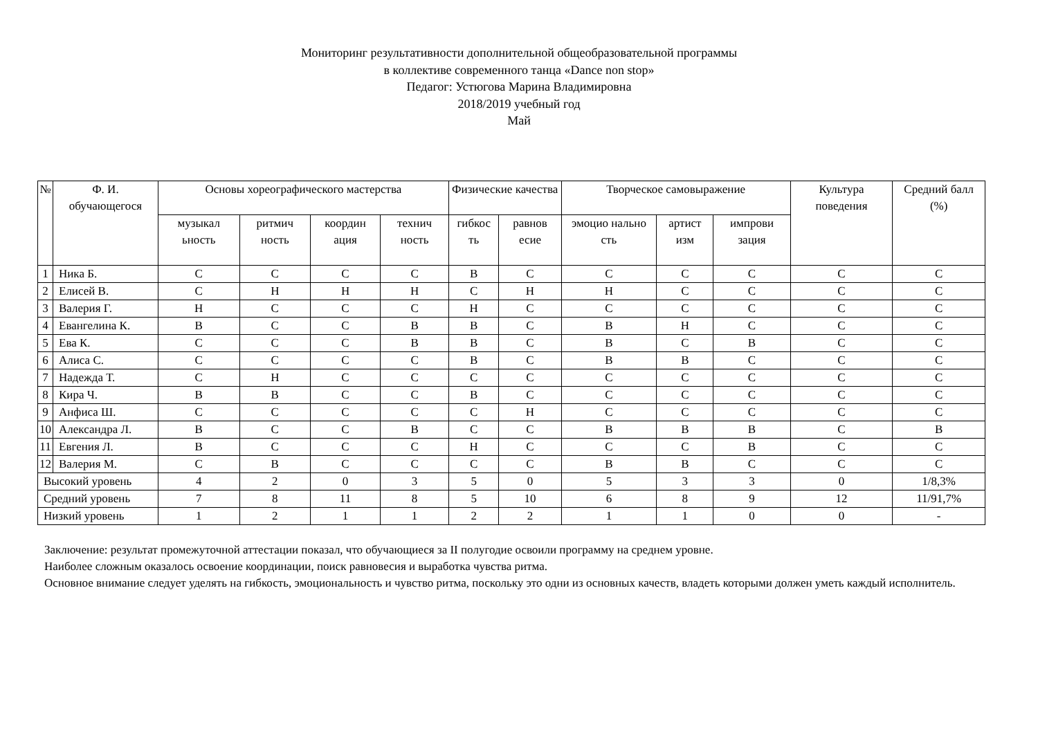Мониторинг результативности дополнительной общеобразовательной программы
в коллективе современного танца «Dance non stop»
Педагог: Устюгова Марина Владимировна
2018/2019 учебный год
Май
| № | Ф. И. обучающегося | Основы хореографического мастерства | | | | Физические качества | | Творческое самовыражение | | | Культура поведения | Средний балл (%) |
| --- | --- | --- | --- | --- | --- | --- | --- | --- | --- | --- | --- | --- |
| | | музыкал ьность | ритмич ность | координ ация | технич ность | гибкос ть | равнов есие | эмоцио нально сть | артист изм | импрови зация | | |
| 1 | Ника Б. | С | С | С | С | В | С | С | С | С | С | С |
| 2 | Елисей В. | С | Н | Н | Н | С | Н | Н | С | С | С | С |
| 3 | Валерия Г. | Н | С | С | С | Н | С | С | С | С | С | С |
| 4 | Евангелина К. | В | С | С | В | В | С | В | Н | С | С | С |
| 5 | Ева К. | С | С | С | В | В | С | В | С | В | С | С |
| 6 | Алиса С. | С | С | С | С | В | С | В | В | С | С | С |
| 7 | Надежда Т. | С | Н | С | С | С | С | С | С | С | С | С |
| 8 | Кира Ч. | В | В | С | С | В | С | С | С | С | С | С |
| 9 | Анфиса Ш. | С | С | С | С | С | Н | С | С | С | С | С |
| 10 | Александра Л. | В | С | С | В | С | С | В | В | В | С | В |
| 11 | Евгения Л. | В | С | С | С | Н | С | С | С | В | С | С |
| 12 | Валерия М. | С | В | С | С | С | С | В | В | С | С | С |
| Высокий уровень | | 4 | 2 | 0 | 3 | 5 | 0 | 5 | 3 | 3 | 0 | 1/8,3% |
| Средний уровень | | 7 | 8 | 11 | 8 | 5 | 10 | 6 | 8 | 9 | 12 | 11/91,7% |
| Низкий уровень | | 1 | 2 | 1 | 1 | 2 | 2 | 1 | 1 | 0 | 0 | - |
Заключение: результат промежуточной аттестации показал, что обучающиеся за II полугодие освоили программу на среднем уровне.
Наиболее сложным оказалось освоение координации, поиск равновесия и выработка чувства ритма.
Основное внимание следует уделять на гибкость, эмоциональность и чувство ритма, поскольку это одни из основных качеств, владеть которыми должен уметь каждый исполнитель.